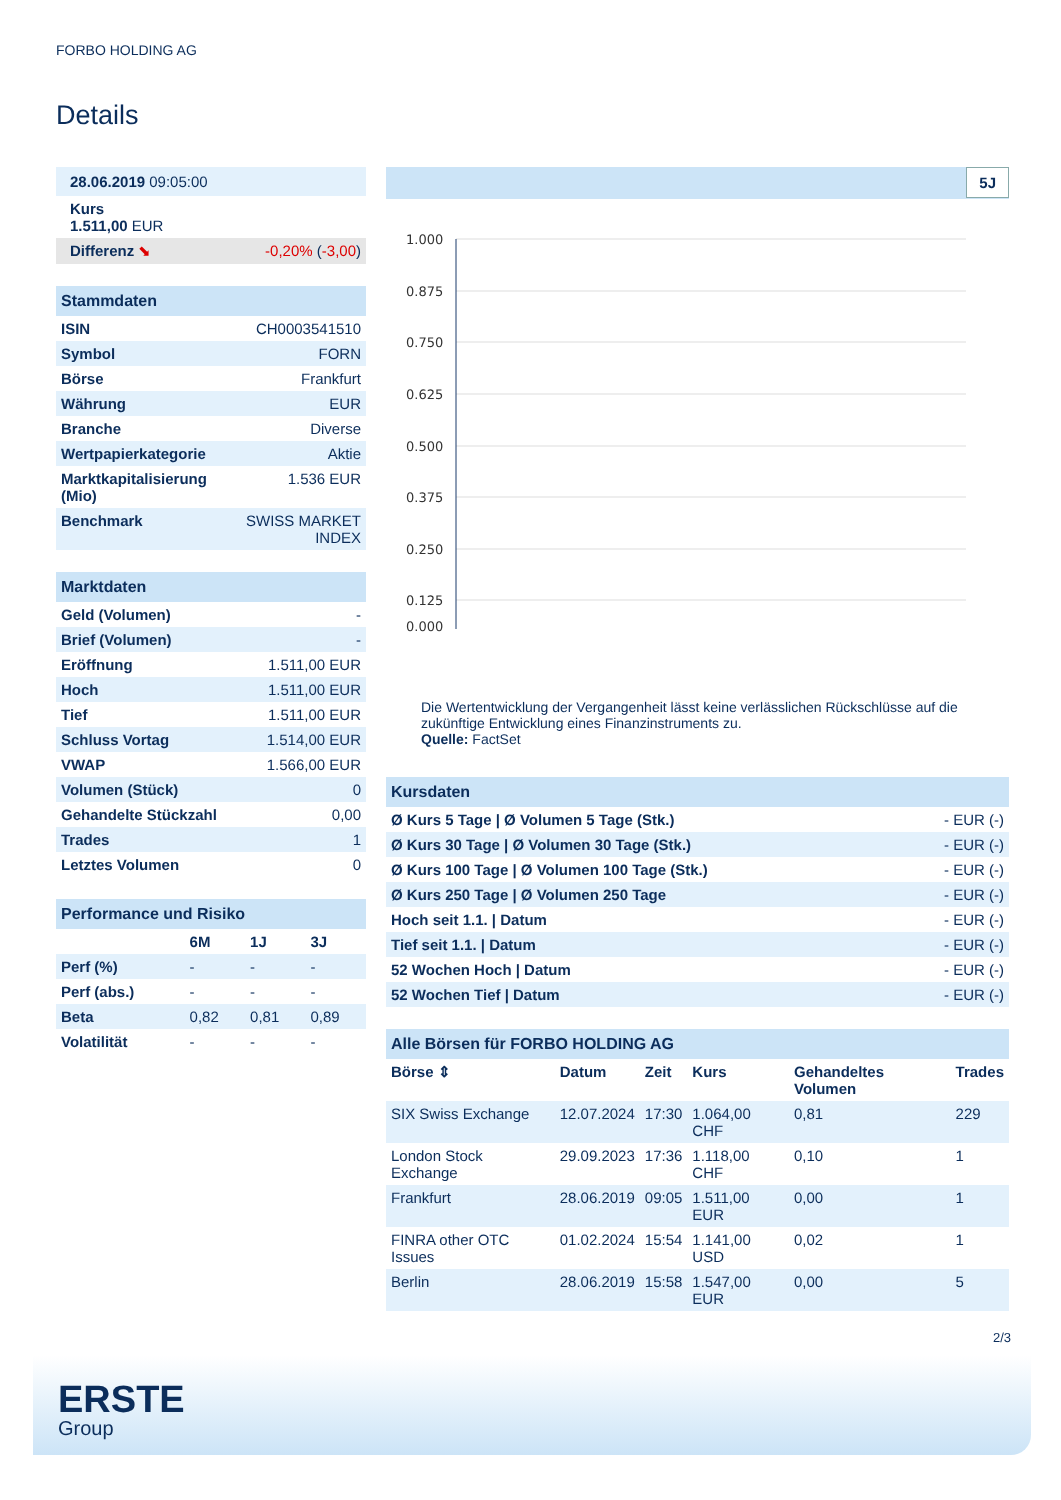FORBO HOLDING AG
Details
| 28.06.2019 09:05:00 | |
| Kurs 1.511,00 EUR | |
| Differenz ⬊ | -0,20% ( -3,00 ) |
| Stammdaten | |
| ISIN | CH0003541510 |
| Symbol | FORN |
| Börse | Frankfurt |
| Währung | EUR |
| Branche | Diverse |
| Wertpapierkategorie | Aktie |
| Marktkapitalisierung (Mio) | 1.536 EUR |
| Benchmark | SWISS MARKET INDEX |
| Marktdaten | |
| Geld (Volumen) | - |
| Brief (Volumen) | - |
| Eröffnung | 1.511,00 EUR |
| Hoch | 1.511,00 EUR |
| Tief | 1.511,00 EUR |
| Schluss Vortag | 1.514,00 EUR |
| VWAP | 1.566,00 EUR |
| Volumen (Stück) | 0 |
| Gehandelte Stückzahl | 0,00 |
| Trades | 1 |
| Letztes Volumen | 0 |
| Performance und Risiko | | | |
| | 6M | 1J | 3J |
| Perf (%) | - | - | - |
| Perf (abs.) | - | - | - |
| Beta | 0,82 | 0,81 | 0,89 |
| Volatilität | - | - | - |
5J
1.000
0.875
0.750
0.625
0.500
0.375
0.250
0.125
0.000
Die Wertentwicklung der Vergangenheit lässt keine verlässlichen Rückschlüsse auf die zukünftige Entwicklung eines Finanzinstruments zu.
Quelle: FactSet
| Kursdaten | |
| Ø Kurs 5 Tage / Ø Volumen 5 Tage (Stk.) | - EUR (-) |
| Ø Kurs 30 Tage / Ø Volumen 30 Tage (Stk.) | - EUR (-) |
| Ø Kurs 100 Tage / Ø Volumen 100 Tage (Stk.) | - EUR (-) |
| Ø Kurs 250 Tage / Ø Volumen 250 Tage | - EUR (-) |
| Hoch seit 1.1. / Datum | - EUR (-) |
| Tief seit 1.1. / Datum | - EUR (-) |
| 52 Wochen Hoch / Datum | - EUR (-) |
| 52 Wochen Tief / Datum | - EUR (-) |
| Alle Börsen für FORBO HOLDING AG | | | | | |
| Börse ⇕ | Datum | Zeit | Kurs | Gehandeltes Volumen | Trades |
| SIX Swiss Exchange | 12.07.2024 | 17:30 | 1.064,00 CHF | 0,81 | 229 |
| London Stock Exchange | 29.09.2023 | 17:36 | 1.118,00 CHF | 0,10 | 1 |
| Frankfurt | 28.06.2019 | 09:05 | 1.511,00 EUR | 0,00 | 1 |
| FINRA other OTC Issues | 01.02.2024 | 15:54 | 1.141,00 USD | 0,02 | 1 |
| Berlin | 28.06.2019 | 15:58 | 1.547,00 EUR | 0,00 | 5 |
2/3
ERSTE
Group